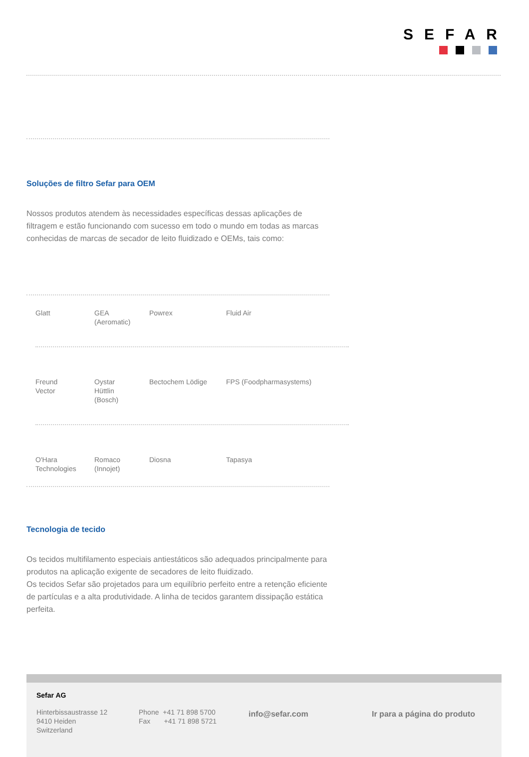SEFAR
Soluções de filtro Sefar para OEM
Nossos produtos atendem às necessidades específicas dessas aplicações de filtragem e estão funcionando com sucesso em todo o mundo em todas as marcas conhecidas de marcas de secador de leito fluidizado e OEMs, tais como:
| Glatt | GEA (Aeromatic) | Powrex | Fluid Air |
| Freund Vector | Oystar Hüttlin (Bosch) | Bectochem Lödige | FPS (Foodpharmasystems) |
| O'Hara Technologies | Romaco (Innojet) | Diosna | Tapasya |
Tecnologia de tecido
Os tecidos multifilamento especiais antiestáticos são adequados principalmente para produtos na aplicação exigente de secadores de leito fluidizado.
Os tecidos Sefar são projetados para um equilíbrio perfeito entre a retenção eficiente de partículas e a alta produtividade. A linha de tecidos garantem dissipação estática perfeita.
Sefar AG
Hinterbissaustrasse 12
9410 Heiden
Switzerland
Phone +41 71 898 5700
Fax +41 71 898 5721
info@sefar.com Ir para a página do produto